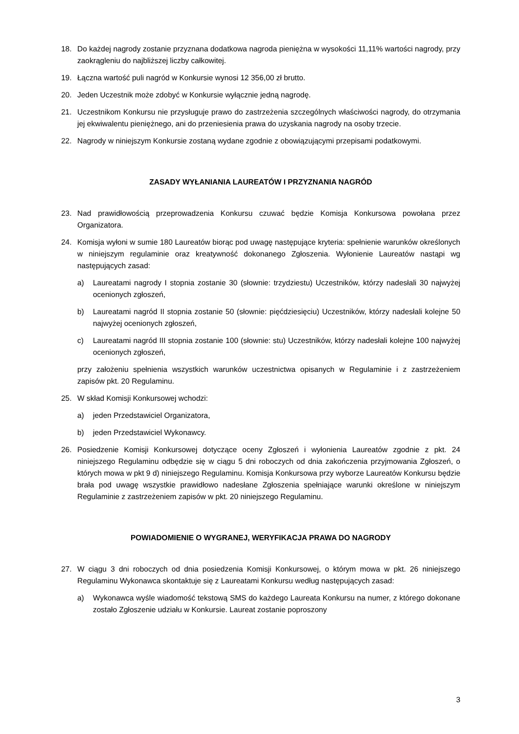18. Do każdej nagrody zostanie przyznana dodatkowa nagroda pieniężna w wysokości 11,11% wartości nagrody, przy zaokrągleniu do najbliższej liczby całkowitej.
19. Łączna wartość puli nagród w Konkursie wynosi 12 356,00 zł brutto.
20. Jeden Uczestnik może zdobyć w Konkursie wyłącznie jedną nagrodę.
21. Uczestnikom Konkursu nie przysługuje prawo do zastrzeżenia szczególnych właściwości nagrody, do otrzymania jej ekwiwalentu pieniężnego, ani do przeniesienia prawa do uzyskania nagrody na osoby trzecie.
22. Nagrody w niniejszym Konkursie zostaną wydane zgodnie z obowiązującymi przepisami podatkowymi.
ZASADY WYŁANIANIA LAUREATÓW I PRZYZNANIA NAGRÓD
23. Nad prawidłowością przeprowadzenia Konkursu czuwać będzie Komisja Konkursowa powołana przez Organizatora.
24. Komisja wyłoni w sumie 180 Laureatów biorąc pod uwagę następujące kryteria: spełnienie warunków określonych w niniejszym regulaminie oraz kreatywność dokonanego Zgłoszenia. Wyłonienie Laureatów nastąpi wg następujących zasad:
a) Laureatami nagrody I stopnia zostanie 30 (słownie: trzydziestu) Uczestników, którzy nadesłali 30 najwyżej ocenionych zgłoszeń,
b) Laureatami nagród II stopnia zostanie 50 (słownie: pięćdziesięciu) Uczestników, którzy nadesłali kolejne 50 najwyżej ocenionych zgłoszeń,
c) Laureatami nagród III stopnia zostanie 100 (słownie: stu) Uczestników, którzy nadesłali kolejne 100 najwyżej ocenionych zgłoszeń,
przy założeniu spełnienia wszystkich warunków uczestnictwa opisanych w Regulaminie i z zastrzeżeniem zapisów pkt. 20 Regulaminu.
25. W skład Komisji Konkursowej wchodzi:
a) jeden Przedstawiciel Organizatora,
b) jeden Przedstawiciel Wykonawcy.
26. Posiedzenie Komisji Konkursowej dotyczące oceny Zgłoszeń i wyłonienia Laureatów zgodnie z pkt. 24 niniejszego Regulaminu odbędzie się w ciągu 5 dni roboczych od dnia zakończenia przyjmowania Zgłoszeń, o których mowa w pkt 9 d) niniejszego Regulaminu. Komisja Konkursowa przy wyborze Laureatów Konkursu będzie brała pod uwagę wszystkie prawidłowo nadesłane Zgłoszenia spełniające warunki określone w niniejszym Regulaminie z zastrzeżeniem zapisów w pkt. 20 niniejszego Regulaminu.
POWIADOMIENIE O WYGRANEJ, WERYFIKACJA PRAWA DO NAGRODY
27. W ciągu 3 dni roboczych od dnia posiedzenia Komisji Konkursowej, o którym mowa w pkt. 26 niniejszego Regulaminu Wykonawca skontaktuje się z Laureatami Konkursu według następujących zasad:
a) Wykonawca wyśle wiadomość tekstową SMS do każdego Laureata Konkursu na numer, z którego dokonane zostało Zgłoszenie udziału w Konkursie. Laureat zostanie poproszony
3